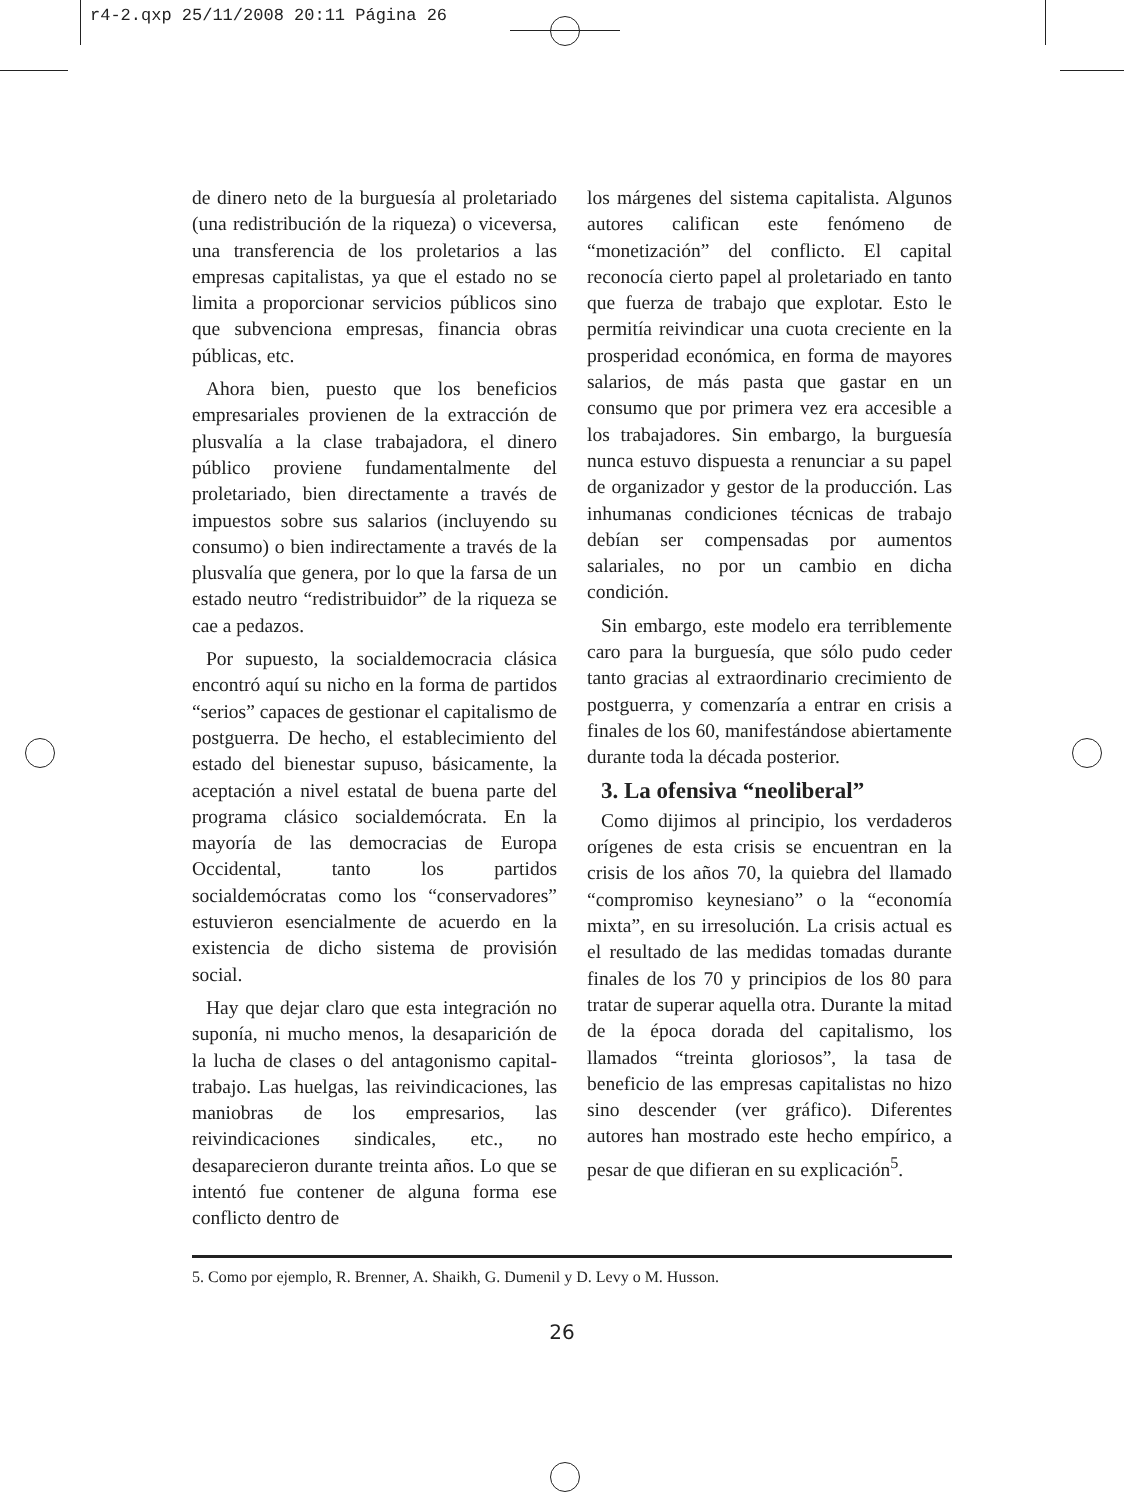r4-2.qxp 25/11/2008 20:11 Página 26
de dinero neto de la burguesía al proletariado (una redistribución de la riqueza) o viceversa, una transferencia de los proletarios a las empresas capitalistas, ya que el estado no se limita a proporcionar servicios públicos sino que subvenciona empresas, financia obras públicas, etc.
Ahora bien, puesto que los beneficios empresariales provienen de la extracción de plusvalía a la clase trabajadora, el dinero público proviene fundamentalmente del proletariado, bien directamente a través de impuestos sobre sus salarios (incluyendo su consumo) o bien indirectamente a través de la plusvalía que genera, por lo que la farsa de un estado neutro “redistribuidor” de la riqueza se cae a pedazos.
Por supuesto, la socialdemocracia clásica encontró aquí su nicho en la forma de partidos “serios” capaces de gestionar el capitalismo de postguerra. De hecho, el establecimiento del estado del bienestar supuso, básicamente, la aceptación a nivel estatal de buena parte del programa clásico socialdemócrata. En la mayoría de las democracias de Europa Occidental, tanto los partidos socialdemócratas como los “conservadores” estuvieron esencialmente de acuerdo en la existencia de dicho sistema de provisión social.
Hay que dejar claro que esta integración no suponía, ni mucho menos, la desaparición de la lucha de clases o del antagonismo capital-trabajo. Las huelgas, las reivindicaciones, las maniobras de los empresarios, las reivindicaciones sindicales, etc., no desaparecieron durante treinta años. Lo que se intentó fue contener de alguna forma ese conflicto dentro de
los márgenes del sistema capitalista. Algunos autores califican este fenómeno de “monetización” del conflicto. El capital reconocía cierto papel al proletariado en tanto que fuerza de trabajo que explotar. Esto le permitía reivindicar una cuota creciente en la prosperidad económica, en forma de mayores salarios, de más pasta que gastar en un consumo que por primera vez era accesible a los trabajadores. Sin embargo, la burguesía nunca estuvo dispuesta a renunciar a su papel de organizador y gestor de la producción. Las inhumanas condiciones técnicas de trabajo debían ser compensadas por aumentos salariales, no por un cambio en dicha condición.
Sin embargo, este modelo era terriblemente caro para la burguesía, que sólo pudo ceder tanto gracias al extraordinario crecimiento de postguerra, y comenzaría a entrar en crisis a finales de los 60, manifestándose abiertamente durante toda la década posterior.
3. La ofensiva “neoliberal”
Como dijimos al principio, los verdaderos orígenes de esta crisis se encuentran en la crisis de los años 70, la quiebra del llamado “compromiso keynesiano” o la “economía mixta”, en su irresolución. La crisis actual es el resultado de las medidas tomadas durante finales de los 70 y principios de los 80 para tratar de superar aquella otra. Durante la mitad de la época dorada del capitalismo, los llamados “treinta gloriosos”, la tasa de beneficio de las empresas capitalistas no hizo sino descender (ver gráfico). Diferentes autores han mostrado este hecho empírico, a pesar de que difieran en su explicación<sup>5</sup>.
5. Como por ejemplo, R. Brenner, A. Shaikh, G. Dumenil y D. Levy o M. Husson.
26